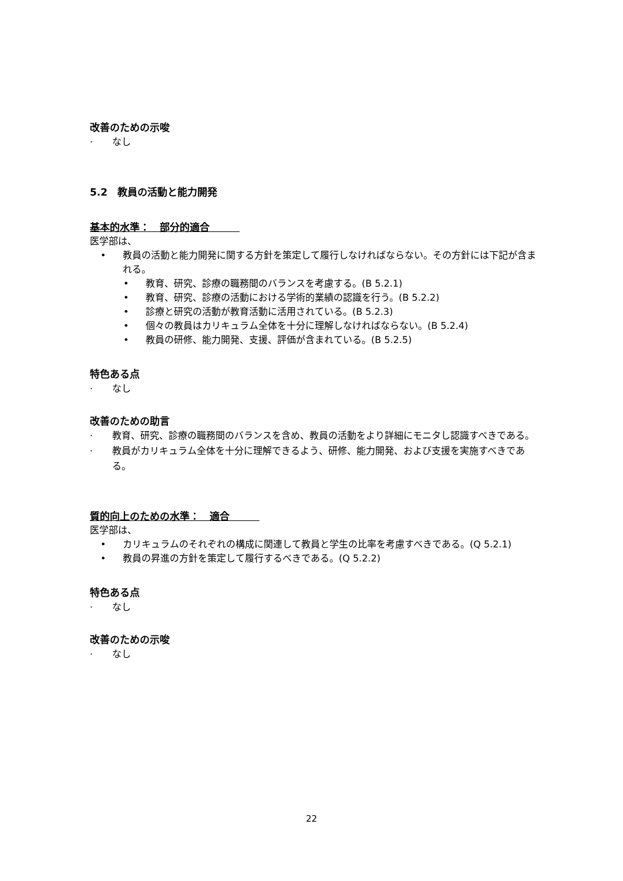改善のための示唆
· なし
5.2　教員の活動と能力開発
基本的水準：　部分的適合　　　
医学部は、
• 教員の活動と能力開発に関する方針を策定して履行しなければならない。その方針には下記が含まれる。
• 教育、研究、診療の職務間のバランスを考慮する。(B 5.2.1)
• 教育、研究、診療の活動における学術的業績の認識を行う。(B 5.2.2)
• 診療と研究の活動が教育活動に活用されている。(B 5.2.3)
• 個々の教員はカリキュラム全体を十分に理解しなければならない。(B 5.2.4)
• 教員の研修、能力開発、支援、評価が含まれている。(B 5.2.5)
特色ある点
· なし
改善のための助言
· 教育、研究、診療の職務間のバランスを含め、教員の活動をより詳細にモニタし認識すべきである。
· 教員がカリキュラム全体を十分に理解できるよう、研修、能力開発、および支援を実施すべきである。
質的向上のための水準：　適合　　　
医学部は、
• カリキュラムのそれぞれの構成に関連して教員と学生の比率を考慮すべきである。(Q 5.2.1)
• 教員の昇進の方針を策定して履行するべきである。(Q 5.2.2)
特色ある点
· なし
改善のための示唆
· なし
22